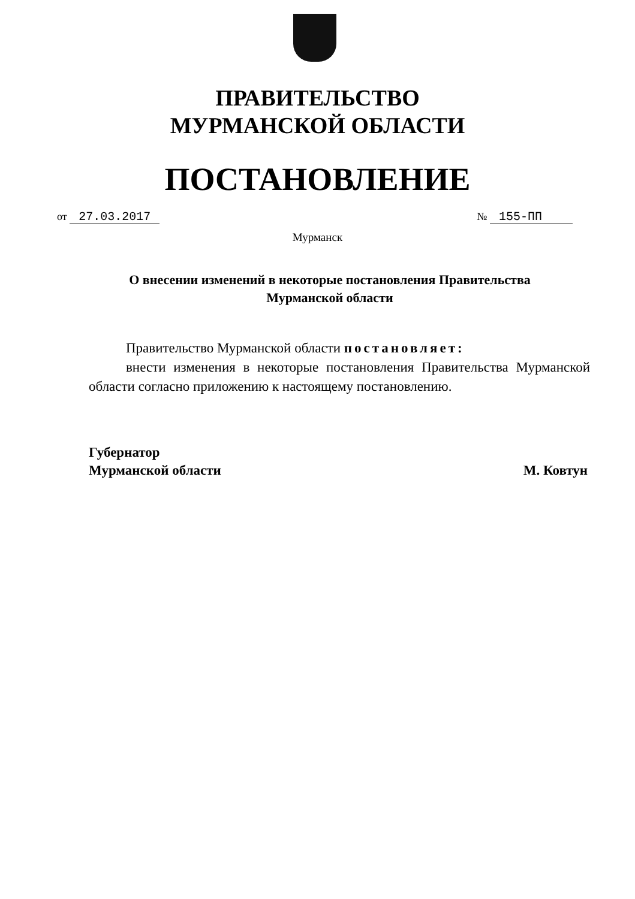ПРАВИТЕЛЬСТВО
МУРМАНСКОЙ ОБЛАСТИ
ПОСТАНОВЛЕНИЕ
от 27.03.2017 № 155-ПП
Мурманск
О внесении изменений в некоторые постановления Правительства Мурманской области
Правительство Мурманской области постановляет:
внести изменения в некоторые постановления Правительства Мурманской области согласно приложению к настоящему постановлению.
Губернатор
Мурманской области
М. Ковтун